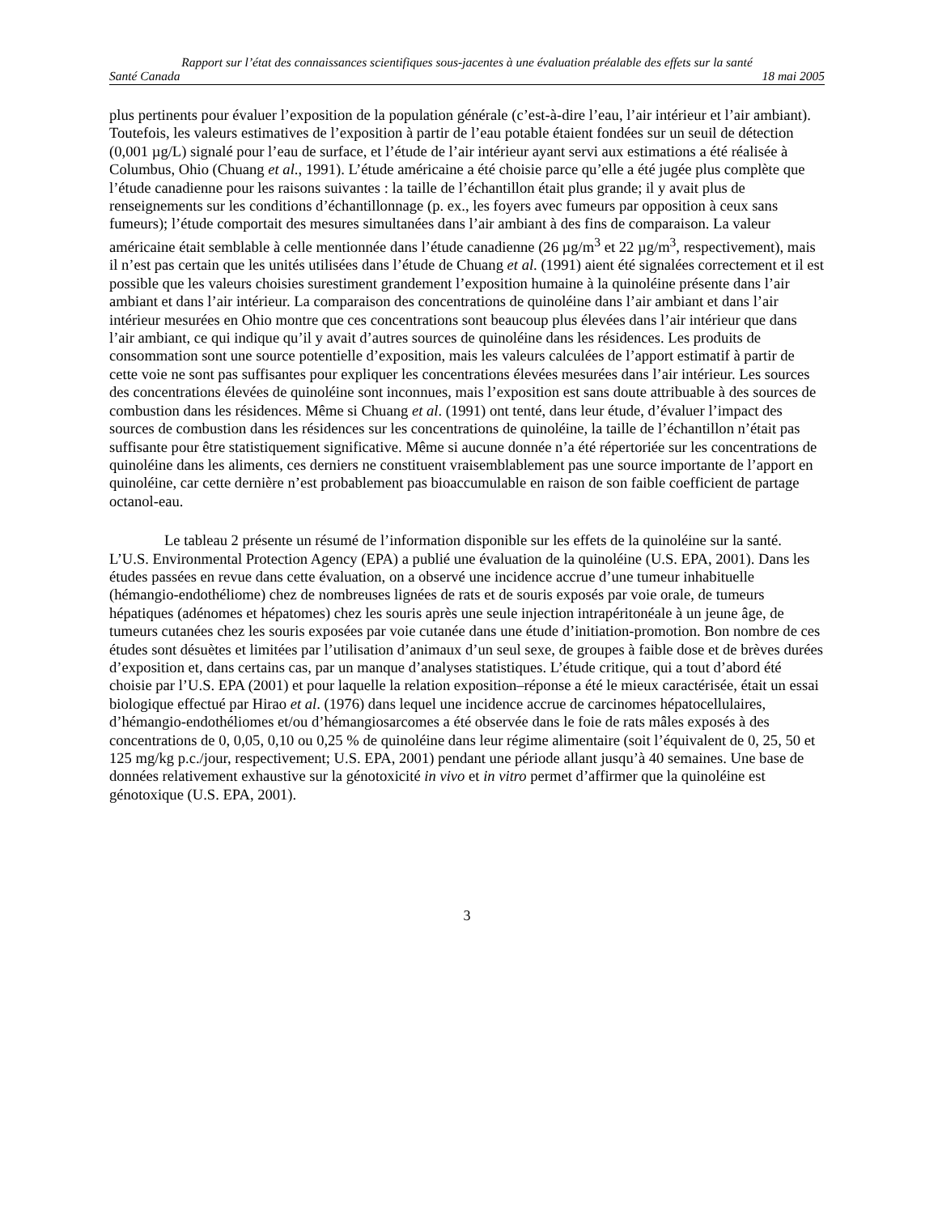Rapport sur l’état des connaissances scientifiques sous-jacentes à une évaluation préalable des effets sur la santé
Santé Canada 18 mai 2005
plus pertinents pour évaluer l’exposition de la population générale (c’est-à-dire l’eau, l’air intérieur et l’air ambiant). Toutefois, les valeurs estimatives de l’exposition à partir de l’eau potable étaient fondées sur un seuil de détection (0,001 µg/L) signalé pour l’eau de surface, et l’étude de l’air intérieur ayant servi aux estimations a été réalisée à Columbus, Ohio (Chuang et al., 1991). L’étude américaine a été choisie parce qu’elle a été jugée plus complète que l’étude canadienne pour les raisons suivantes : la taille de l’échantillon était plus grande; il y avait plus de renseignements sur les conditions d’échantillonnage (p. ex., les foyers avec fumeurs par opposition à ceux sans fumeurs); l’étude comportait des mesures simultanées dans l’air ambiant à des fins de comparaison. La valeur américaine était semblable à celle mentionnée dans l’étude canadienne (26 µg/m<sup>3</sup> et 22 µg/m<sup>3</sup>, respectivement), mais il n’est pas certain que les unités utilisées dans l’étude de Chuang et al. (1991) aient été signalées correctement et il est possible que les valeurs choisies surestiment grandement l’exposition humaine à la quinoléine présente dans l’air ambiant et dans l’air intérieur. La comparaison des concentrations de quinoléine dans l’air ambiant et dans l’air intérieur mesurées en Ohio montre que ces concentrations sont beaucoup plus élevées dans l’air intérieur que dans l’air ambiant, ce qui indique qu’il y avait d’autres sources de quinoléine dans les résidences. Les produits de consommation sont une source potentielle d’exposition, mais les valeurs calculées de l’apport estimatif à partir de cette voie ne sont pas suffisantes pour expliquer les concentrations élevées mesurées dans l’air intérieur. Les sources des concentrations élevées de quinoléine sont inconnues, mais l’exposition est sans doute attribuable à des sources de combustion dans les résidences. Même si Chuang et al. (1991) ont tenté, dans leur étude, d’évaluer l’impact des sources de combustion dans les résidences sur les concentrations de quinoléine, la taille de l’échantillon n’était pas suffisante pour être statistiquement significative. Même si aucune donnée n’a été répertoriée sur les concentrations de quinoléine dans les aliments, ces derniers ne constituent vraisemblablement pas une source importante de l’apport en quinoléine, car cette dernière n’est probablement pas bioaccumulable en raison de son faible coefficient de partage octanol-eau.
Le tableau 2 présente un résumé de l’information disponible sur les effets de la quinoléine sur la santé. L’U.S. Environmental Protection Agency (EPA) a publié une évaluation de la quinoléine (U.S. EPA, 2001). Dans les études passées en revue dans cette évaluation, on a observé une incidence accrue d’une tumeur inhabituelle (hémangio-endothéliome) chez de nombreuses lignées de rats et de souris exposés par voie orale, de tumeurs hépatiques (adénomes et hépatomes) chez les souris après une seule injection intrapéritonéale à un jeune âge, de tumeurs cutanées chez les souris exposées par voie cutanée dans une étude d’initiation-promotion. Bon nombre de ces études sont désuètes et limitées par l’utilisation d’animaux d’un seul sexe, de groupes à faible dose et de brèves durées d’exposition et, dans certains cas, par un manque d’analyses statistiques. L’étude critique, qui a tout d’abord été choisie par l’U.S. EPA (2001) et pour laquelle la relation exposition–réponse a été le mieux caractérisée, était un essai biologique effectué par Hirao et al. (1976) dans lequel une incidence accrue de carcinomes hépatocellulaires, d’hémangio-endothéliomes et/ou d’hémangiosarcomes a été observée dans le foie de rats mâles exposés à des concentrations de 0, 0,05, 0,10 ou 0,25 % de quinoléine dans leur régime alimentaire (soit l’équivalent de 0, 25, 50 et 125 mg/kg p.c./jour, respectivement; U.S. EPA, 2001) pendant une période allant jusqu’à 40 semaines. Une base de données relativement exhaustive sur la génotoxicité in vivo et in vitro permet d’affirmer que la quinoléine est génotoxique (U.S. EPA, 2001).
3